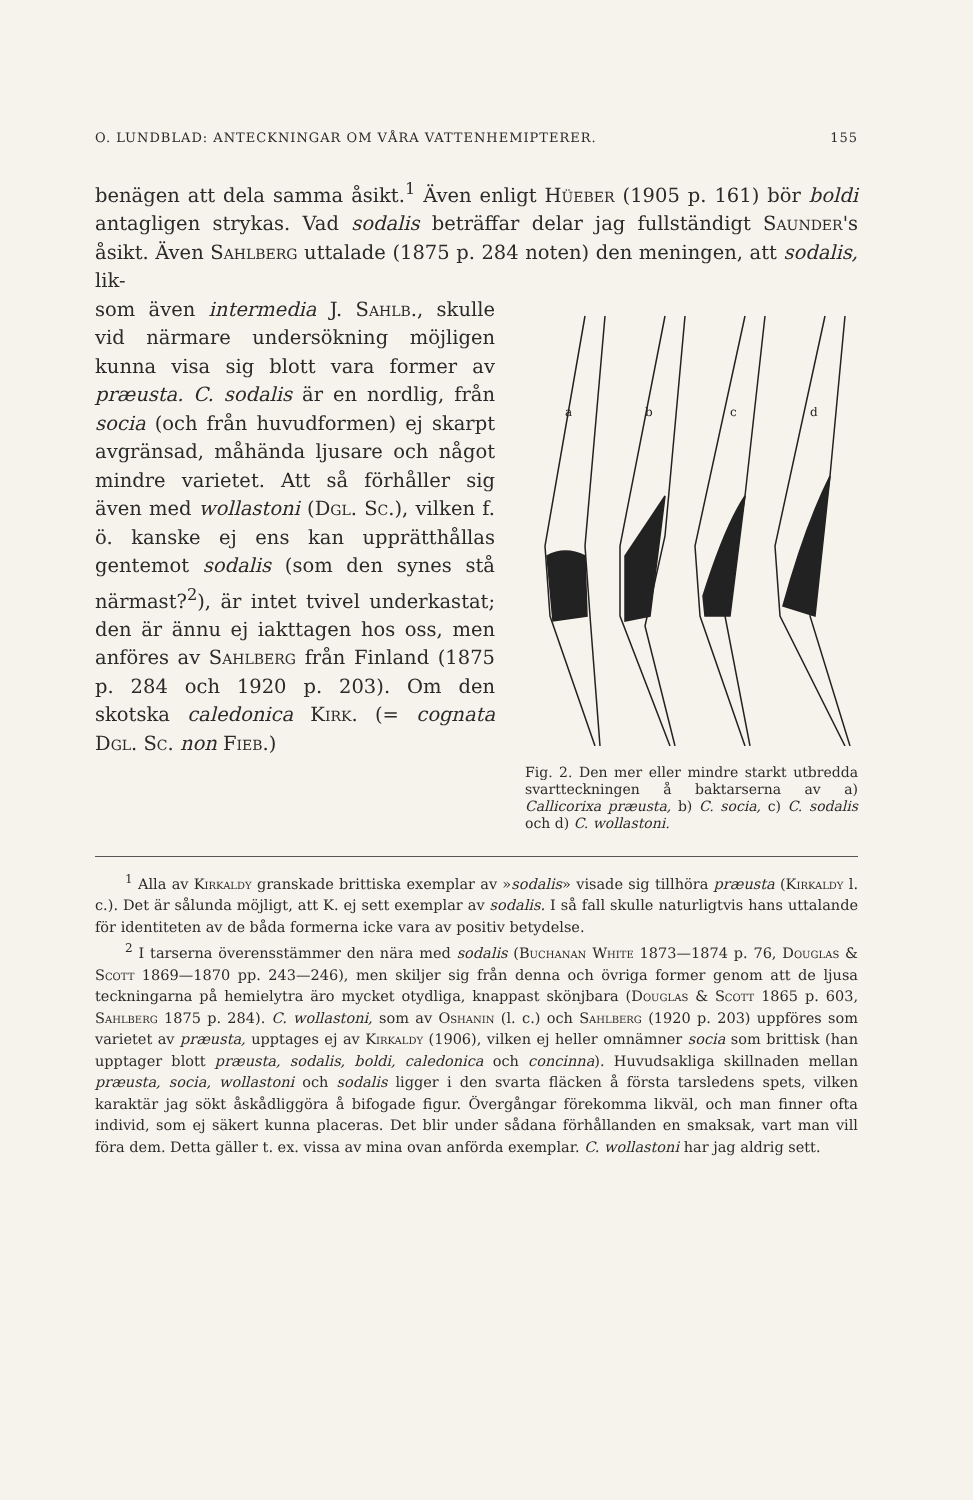O. LUNDBLAD: ANTECKNINGAR OM VÅRA VATTENHEMIPTERER. 155
benägen att dela samma åsikt.<sup>1</sup> Även enligt Hüeber (1905 p. 161) bör boldi antagligen strykas. Vad sodalis beträffar delar jag fullständigt Saunder's åsikt. Även Sahlberg uttalade (1875 p. 284 noten) den meningen, att sodalis, lik-
som även intermedia J. Sahlb., skulle vid närmare undersökning möjligen kunna visa sig blott vara former av præusta. C. sodalis är en nordlig, från socia (och från huvudformen) ej skarpt avgränsad, måhända ljusare och något mindre varietet. Att så förhåller sig även med wollastoni (Dgl. Sc.), vilken f. ö. kanske ej ens kan upprätthållas gentemot sodalis (som den synes stå närmast?<sup>2</sup>), är intet tvivel underkastat; den är ännu ej iakttagen hos oss, men anföres av Sahlberg från Finland (1875 p. 284 och 1920 p. 203). Om den skotska caledonica Kirk. (= cognata Dgl. Sc. non Fieb.)
a
b
c
d
Fig. 2. Den mer eller mindre starkt utbredda svartteckningen å baktarserna av a) Callicorixa præusta, b) C. socia, c) C. sodalis och d) C. wollastoni.
<sup>1</sup> Alla av Kirkaldy granskade brittiska exemplar av »sodalis» visade sig tillhöra præusta (Kirkaldy l. c.). Det är sålunda möjligt, att K. ej sett exemplar av sodalis. I så fall skulle naturligtvis hans uttalande för identiteten av de båda formerna icke vara av positiv betydelse.
<sup>2</sup> I tarserna överensstämmer den nära med sodalis (Buchanan White 1873—1874 p. 76, Douglas & Scott 1869—1870 pp. 243—246), men skiljer sig från denna och övriga former genom att de ljusa teckningarna på hemielytra äro mycket otydliga, knappast skönjbara (Douglas & Scott 1865 p. 603, Sahlberg 1875 p. 284). C. wollastoni, som av Oshanin (l. c.) och Sahlberg (1920 p. 203) uppföres som varietet av præusta, upptages ej av Kirkaldy (1906), vilken ej heller omnämner socia som brittisk (han upptager blott præusta, sodalis, boldi, caledonica och concinna). Huvudsakliga skillnaden mellan præusta, socia, wollastoni och sodalis ligger i den svarta fläcken å första tarsledens spets, vilken karaktär jag sökt åskådliggöra å bifogade figur. Övergångar förekomma likväl, och man finner ofta individ, som ej säkert kunna placeras. Det blir under sådana förhållanden en smaksak, vart man vill föra dem. Detta gäller t. ex. vissa av mina ovan anförda exemplar. C. wollastoni har jag aldrig sett.